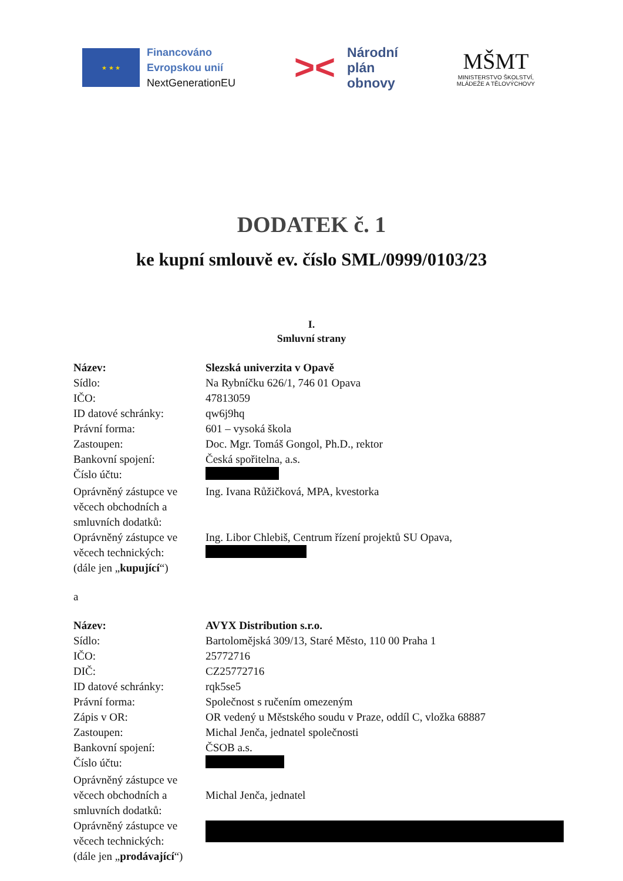★ ★ ★
Financováno
Evropskou unií
NextGenerationEU
>< Národní
plán
obnovy
MŠMT
MINISTERSTVO ŠKOLSTVÍ,
MLÁDEŽE A TĚLOVÝCHOVY
DODATEK č. 1
ke kupní smlouvě ev. číslo SML/0999/0103/23
I.
Smluvní strany
| Název: | Slezská univerzita v Opavě |
| Sídlo: | Na Rybníčku 626/1, 746 01 Opava |
| IČO: | 47813059 |
| ID datové schránky: | qw6j9hq |
| Právní forma: | 601 – vysoká škola |
| Zastoupen: | Doc. Mgr. Tomáš Gongol, Ph.D., rektor |
| Bankovní spojení: | Česká spořitelna, a.s. |
| Číslo účtu: | |
| Oprávněný zástupce ve věcech obchodních a smluvních dodatků: | Ing. Ivana Růžičková, MPA, kvestorka |
| Oprávněný zástupce ve věcech technických: (dále jen „ kupující “) | Ing. Libor Chlebiš, Centrum řízení projektů SU Opava, |
a
| Název: | AVYX Distribution s.r.o. |
| Sídlo: | Bartolomějská 309/13, Staré Město, 110 00 Praha 1 |
| IČO: | 25772716 |
| DIČ: | CZ25772716 |
| ID datové schránky: | rqk5se5 |
| Právní forma: | Společnost s ručením omezeným |
| Zápis v OR: | OR vedený u Městského soudu v Praze, oddíl C, vložka 68887 |
| Zastoupen: | Michal Jenča, jednatel společnosti |
| Bankovní spojení: | ČSOB a.s. |
| Číslo účtu: | |
| Oprávněný zástupce ve věcech obchodních a smluvních dodatků: | Michal Jenča, jednatel |
| Oprávněný zástupce ve věcech technických: (dále jen „ prodávající “) | |